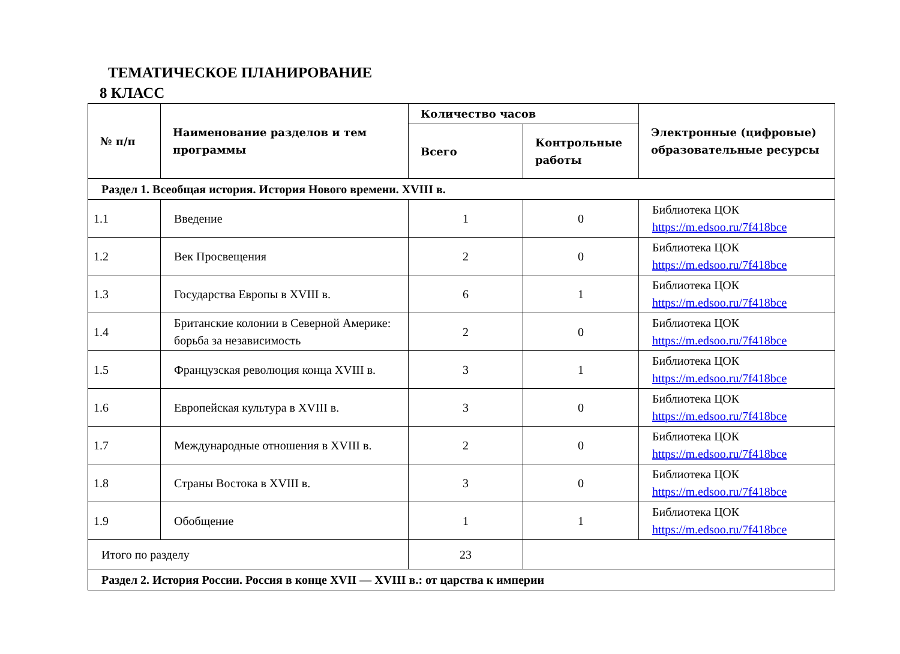ТЕМАТИЧЕСКОЕ ПЛАНИРОВАНИЕ
8 КЛАСС
| № п/п | Наименование разделов и тем программы | Количество часов | | Электронные (цифровые) образовательные ресурсы |
| --- | --- | --- | --- | --- |
| | | Всего | Контрольные работы | |
| Раздел 1. Всеобщая история. История Нового времени. XVIII в. | | | | |
| 1.1 | Введение | 1 | 0 | Библиотека ЦОК https://m.edsoo.ru/7f418bce |
| 1.2 | Век Просвещения | 2 | 0 | Библиотека ЦОК https://m.edsoo.ru/7f418bce |
| 1.3 | Государства Европы в XVIII в. | 6 | 1 | Библиотека ЦОК https://m.edsoo.ru/7f418bce |
| 1.4 | Британские колонии в Северной Америке: борьба за независимость | 2 | 0 | Библиотека ЦОК https://m.edsoo.ru/7f418bce |
| 1.5 | Французская революция конца XVIII в. | 3 | 1 | Библиотека ЦОК https://m.edsoo.ru/7f418bce |
| 1.6 | Европейская культура в XVIII в. | 3 | 0 | Библиотека ЦОК https://m.edsoo.ru/7f418bce |
| 1.7 | Международные отношения в XVIII в. | 2 | 0 | Библиотека ЦОК https://m.edsoo.ru/7f418bce |
| 1.8 | Страны Востока в XVIII в. | 3 | 0 | Библиотека ЦОК https://m.edsoo.ru/7f418bce |
| 1.9 | Обобщение | 1 | 1 | Библиотека ЦОК https://m.edsoo.ru/7f418bce |
| Итого по разделу | | 23 | | |
| Раздел 2. История России. Россия в конце XVII — XVIII в.: от царства к империи | | | | |